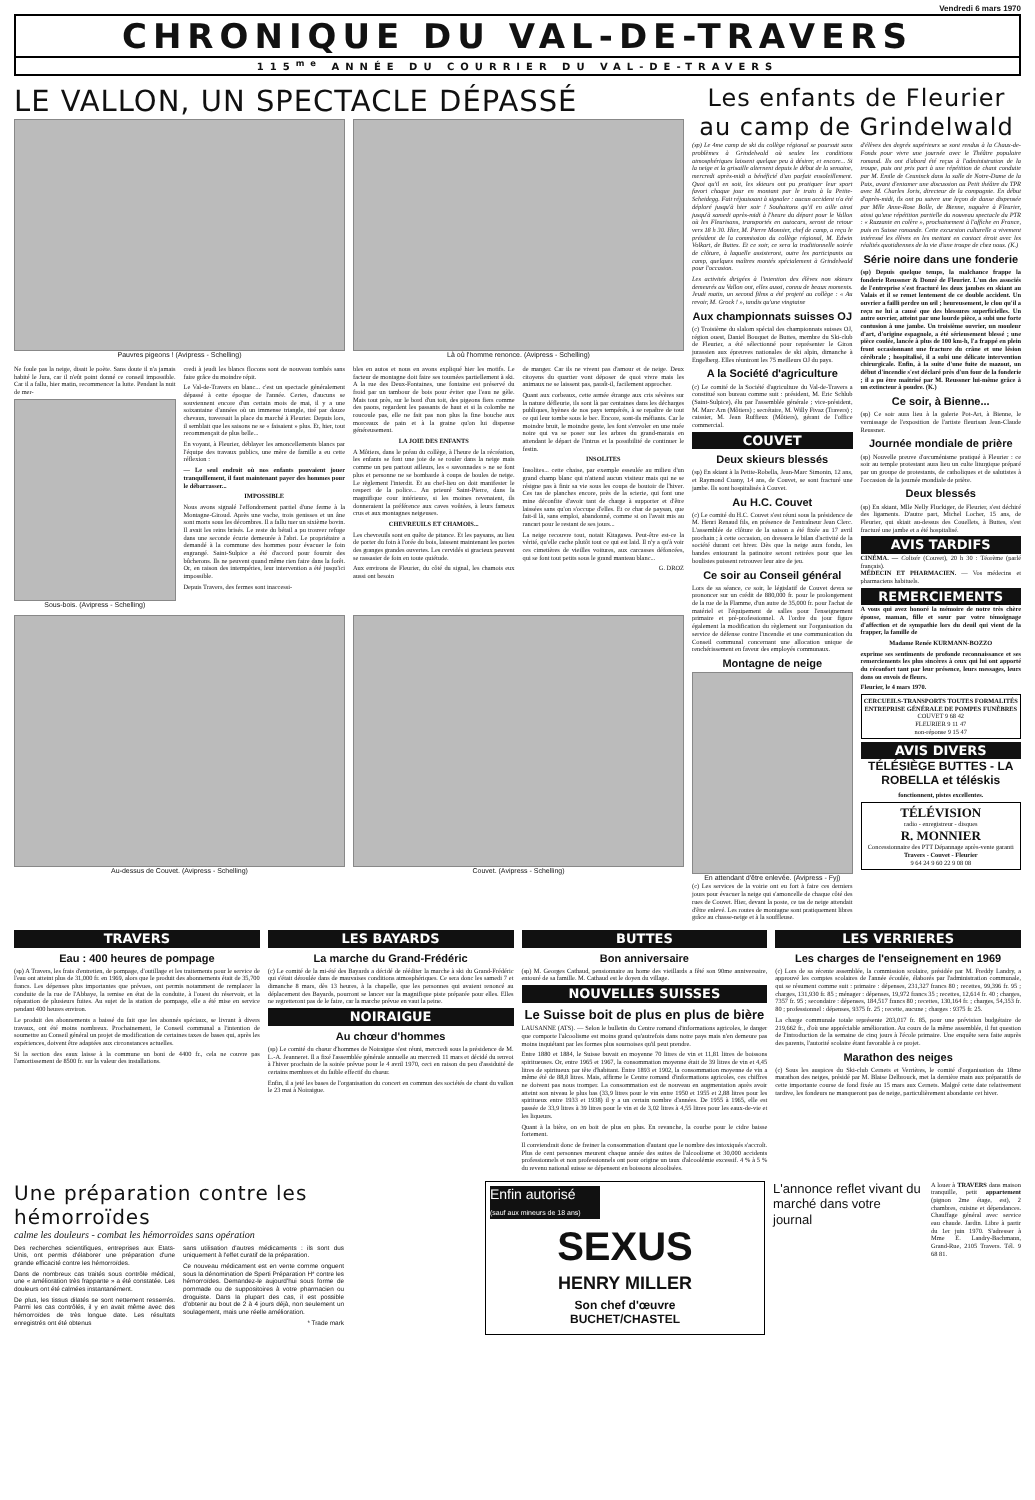Vendredi 6 mars 1970
CHRONIQUE DU VAL-DE-TRAVERS
115<sup>me</sup> ANNÉE DU COURRIER DU VAL-DE-TRAVERS
LE VALLON, UN SPECTACLE DÉPASSÉ
Pauvres pigeons ! (Avipress - Schelling)
Là où l'homme renonce. (Avipress - Schelling)
Ne foule pas la neige, disait le poète. Sans doute il n'a jamais habité le Jura, car il n'eût point donné ce conseil impossible. Car il a fallu, hier matin, recommencer la lutte. Pendant la nuit de mer-
Sous-bois. (Avipress - Schelling)
credi à jeudi les blancs flocons sont de nouveau tombés sans faire grâce du moindre répit.
Le Val-de-Travers en blanc... c'est un spectacle généralement dépassé à cette époque de l'année. Certes, d'aucuns se souviennent encore d'un certain mois de mai, il y a une soixantaine d'années où un immense triangle, tiré par douze chevaux, traversait la place du marché à Fleurier. Depuis lors, il semblait que les saisons ne se « faisaient » plus. Et, hier, tout recommençait de plus belle...
En voyant, à Fleurier, déblayer les amoncellements blancs par l'équipe des travaux publics, une mère de famille a eu cette réflexion :
— Le seul endroit où nos enfants pouvaient jouer tranquillement, il faut maintenant payer des hommes pour le débarrasser...
IMPOSSIBLE
Nous avons signalé l'effondrement partiel d'une ferme à la Montagne-Giroud. Après une vache, trois genisses et un âne sont morts sous les décombres. Il a fallu tuer un sixième bovin. Il avait les reins brisés. Le reste du bétail a pu trouver refuge dans une seconde écurie demeurée à l'abri. Le propriétaire a demandé à la commune des hommes pour évacuer le foin engrangé. Saint-Sulpice a été d'accord pour fournir des bûcherons. Ils ne peuvent quand même rien faire dans la forêt. Or, en raison des intempéries, leur intervention a été jusqu'ici impossible.
Depuis Travers, des fermes sont inaccessi-
bles en autos et nous en avons expliqué hier les motifs. Le facteur de montagne doit faire ses tournées partiellement à ski. A la rue des Deux-Fontaines, une fontaine est préservé du froid par un tambour de bois pour éviter que l'eau ne gèle. Mais tout près, sur le bord d'un toit, des pigeons fiers comme des paons, regardent les passants de haut et si la colombe ne roucoule pas, elle ne fait pas non plus la fine bouche aux morceaux de pain et à la graine qu'on lui dispense généreusement.
LA JOIE DES ENFANTS
A Môtiers, dans le préau du collège, à l'heure de la récréation, les enfants se font une joie de se rouler dans la neige mais comme un peu partout ailleurs, les « savonnades » ne se font plus et personne ne se bombarde à coups de boules de neige. Le règlement l'interdit. Et au chef-lieu on doit manifester le respect de la police... Au prieuré Saint-Pierre, dans la magnifique cour intérieure, si les moines revenaient, ils donneraient la préférence aux caves voûtées, à leurs fameux crus et aux montagnes neigeuses.
CHEVREUILS ET CHAMOIS...
Les chevreuils sont en quête de pitance. Et les paysans, au lieu de porter du foin à l'orée du bois, laissent maintenant les portes des granges grandes ouvertes. Les cervidés si gracieux peuvent se rassasier de foin en toute quiétude.
Aux environs de Fleurier, du côté du signal, les chamois eux aussi ont besoin
de manger. Car ils ne vivent pas d'amour et de neige. Deux citoyens du quartier vont déposer de quoi vivre mais les animaux ne se laissent pas, paraît-il, facilement approcher.
Quant aux corbeaux, cette armée étrange aux cris sévères sur la nature défleurie, ils sont là par centaines dans les décharges publiques, hyènes de nos pays tempérés, à se repaître de tout ce qui leur tombe sous le bec. Encore, sont-ils méfiants. Car le moindre bruit, le moindre geste, les font s'envoler en une nuée noire qui va se poser sur les arbres du grand-marais en attendant le départ de l'intrus et la possibilité de continuer le festin.
INSOLITES
Insolites... cette chaise, par exemple esseulée au milieu d'un grand champ blanc qui n'attend aucun visiteur mais qui ne se résigne pas à finir sa vie sous les coups de boutoir de l'hiver. Ces tas de planches encore, près de la scierie, qui font une mine déconfite d'avoir tant de charge à supporter et d'être laissées sans qu'on s'occupe d'elles. Et ce char de paysan, que fait-il là, sans emploi, abandonné, comme si on l'avait mis au rancart pour le restant de ses jours...
La neige recouvre tout, notait Kitagawa. Peut-être est-ce la vérité, qu'elle cache plutôt tout ce qui est laid. Il n'y a qu'à voir ces cimetières de vieilles voitures, aux carcasses défoncées, qui se font tout petits sous le grand manteau blanc...
G. DROZ
Au-dessus de Couvet. (Avipress - Schelling)
Couvet. (Avipress - Schelling)
Les enfants de Fleurier au camp de Grindelwald
(sp) Le 4me camp de ski du collège régional se poursuit sans problèmes à Grindelwald où seules les conditions atmosphériques laissent quelque peu à désirer, et encore... Si la neige et la grisaille alternent depuis le début de la semaine, mercredi après-midi a bénéficié d'un parfait ensoleillement. Quoi qu'il en soit, les skieurs ont pu pratiquer leur sport favori chaque jour en montant par le train à la Petite-Scheidegg. Fait réjouissant à signaler : aucun accident n'a été déploré jusqu'à hier soir ! Souhaitons qu'il en aille ainsi jusqu'à samedi après-midi à l'heure du départ pour le Vallon où les Fleurisans, transportés en autocars, seront de retour vers 18 h 30. Hier, M. Pierre Monnier, chef de camp, a reçu le président de la commission du collège régional, M. Edwin Volkart, de Buttes. Et ce soir, ce sera la traditionnelle soirée de clôture, à laquelle assisteront, outre les participants au camp, quelques maîtres montés spécialement à Grindelwald pour l'occasion.
Les activités dirigées à l'intention des élèves non skieurs demeurés au Vallon ont, elles aussi, connu de beaux moments. Jeudi matin, un second films a été projeté au collège : « Au revoir, M. Grock ! », tandis qu'une vingtaine
Aux championnats suisses OJ
(c) Troisième du slalom spécial des championnats suisses OJ, région ouest, Daniel Bouquet de Buttes, membre du Ski-club de Fleurier, a été sélectionné pour représenter le Giron jurassien aux épreuves nationales de ski alpin, dimanche à Engelberg. Elles réuniront les 75 meilleurs OJ du pays.
A la Société d'agriculture
(c) Le comité de la Société d'agriculture du Val-de-Travers a constitué son bureau comme suit : président, M. Eric Schlub (Saint-Sulpice), élu par l'assemblée générale ; vice-président, M. Marc Arn (Môtiers) ; secrétaire, M. Willy Fivaz (Travers) ; caissier, M. Jean Ruffieux (Môtiers), gérant de l'office commercial.
COUVET
Deux skieurs blessés
(sp) En skiant à la Petite-Robella, Jean-Marc Simonin, 12 ans, et Raymond Cuany, 14 ans, de Couvet, se sont fracturé une jambe. Ils sont hospitalisés à Couvet.
Au H.C. Couvet
(c) Le comité du H.C. Couvet s'est réuni sous la présidence de M. Henri Renaud fils, en présence de l'entraîneur Jean Clerc. L'assemblée de clôture de la saison a été fixée au 17 avril prochain ; à cette occasion, on dressera le bilan d'activité de la société durant cet hiver. Dès que la neige aura fondu, les bandes entourant la patinoire seront retirées pour que les boulistes puissent retrouver leur aire de jeu.
Ce soir au Conseil général
Lors de sa séance, ce soir, le législatif de Couvet devra se prononcer sur un crédit de 880,000 fr. pour le prolongement de la rue de la Flamme, d'un autre de 35,000 fr. pour l'achat de matériel et l'équipement de salles pour l'enseignement primaire et pré-professionnel. A l'ordre du jour figure également la modification du règlement sur l'organisation du service de défense contre l'incendie et une communication du Conseil communal concernant une allocation unique de renchérissement en faveur des employés communaux.
Montagne de neige
En attendant d'être enlevée. (Avipress - Fyj)
(c) Les services de la voirie ont eu fort à faire ces derniers jours pour évacuer la neige qui s'amoncelle de chaque côté des rues de Couvet. Hier, devant la poste, ce tas de neige attendait d'être enlevé. Les routes de montagne sont pratiquement libres grâce au chasse-neige et à la souffleuse.
d'élèves des degrés supérieurs se sont rendus à la Chaux-de-Fonds pour vivre une journée avec le Théâtre populaire romand. Ils ont d'abord été reçus à l'administration de la troupe, puis ont pris part à une répétition de chant conduite par M. Emile de Ceuninck dans la salle de Notre-Dame de la Paix, avant d'entamer une discussion au Petit théâtre du TPR avec M. Charles Joris, directeur de la compagnie. En début d'après-midi, ils ont pu suivre une leçon de danse dispensée par Mlle Anne-Rose Bolle, de Bienne, naguère à Fleurier, ainsi qu'une répétition partielle du nouveau spectacle du PTR : « Ruzzante en colère », prochainement à l'affiche en France, puis en Suisse romande. Cette excursion culturelle a vivement intéressé les élèves en les mettant en contact étroit avec les réalités quotidiennes de la vie d'une troupe de chez nous. (K.)
Série noire dans une fonderie
(sp) Depuis quelque temps, la malchance frappe la fonderie Reussner & Donzé de Fleurier. L'un des associés de l'entreprise s'est fracturé les deux jambes en skiant au Valais et il se remet lentement de ce double accident. Un ouvrier a failli perdre un œil ; heureusement, le clou qu'il a reçu ne lui a causé que des blessures superficielles. Un autre ouvrier, atteint par une lourde pièce, a subi une forte contusion à une jambe. Un troisième ouvrier, un mouleur d'art, d'origine espagnole, a été sérieusement blessé ; une pièce coulée, lancée à plus de 100 km-h, l'a frappé en plein front occasionnant une fracture du crâne et une lésion cérébrale ; hospitalisé, il a subi une délicate intervention chirurgicale. Enfin, à la suite d'une fuite de mazout, un début d'incendie s'est déclaré près d'un four de la fonderie ; il a pu être maîtrisé par M. Reussner lui-même grâce à un extincteur à poudre. (K.)
Ce soir, à Bienne...
(sp) Ce soir aura lieu à la galerie Pot-Art, à Bienne, le vernissage de l'exposition de l'artiste fleurisan Jean-Claude Reussner.
Journée mondiale de prière
(sp) Nouvelle preuve d'œcuménisme pratiqué à Fleurier : ce soir au temple protestant aura lieu un culte liturgique préparé par un groupe de protestants, de catholiques et de salutistes à l'occasion de la journée mondiale de prière.
Deux blessés
(sp) En skiant, Mlle Nelly Fluckiger, de Fleurier, s'est déchiré des ligaments. D'autre part, Michel Locher, 15 ans, de Fleurier, qui skiait au-dessus des Couellets, à Buttes, s'est fracturé une jambe et a été hospitalisé.
AVIS TARDIFS
CINÉMA. — Colisée (Couvet), 20 h 30 : Téorème (parlé français).
MÉDECIN ET PHARMACIEN. — Vos médecins et pharmaciens habituels.
REMERCIEMENTS
A vous qui avez honoré la mémoire de notre très chère épouse, maman, fille et sœur par votre témoignage d'affection et de sympathie lors du deuil qui vient de la frapper, la famille de
Madame Renée KURMANN-BOZZO
exprime ses sentiments de profonde reconnaissance et ses remerciements les plus sincères à ceux qui lui ont apporté du réconfort tant par leur présence, leurs messages, leurs dons ou envois de fleurs.
Fleurier, le 4 mars 1970.
CERCUEILS-TRANSPORTS TOUTES FORMALITÉS ENTREPRISE GÉNÉRALE DE POMPES FUNÈBRES
COUVET 9 68 42
FLEURIER 9 11 47
non-réponse 9 15 47
AVIS DIVERS
TÉLÉSIÈGE BUTTES - LA ROBELLA et téléskis
fonctionnent, pistes excellentes.
TÉLÉVISION
radio - enregistreur - disques
R. MONNIER
Concessionnaire des PTT Dépannage après-vente garanti
Travers - Couvet - Fleurier
9 64 24 9 60 22 9 08 08
TRAVERS
Eau : 400 heures de pompage
(sp) A Travers, les frais d'entretien, de pompage, d'outillage et les traitements pour le service de l'eau ont atteint plus de 31,000 fr. en 1969, alors que le produit des abonnements était de 35,700 francs. Les dépenses plus importantes que prévues, ont permis notamment de remplacer la conduite de la rue de l'Abbaye, la remise en état de la conduite, à l'ouest du réservoir, et la réparation de plusieurs fuites. Au sujet de la station de pompage, elle a été mise en service pendant 400 heures environ.
Le produit des abonnements a baissé du fait que les abonnés spéciaux, se livrant à divers travaux, ont été moins nombreux. Prochainement, le Conseil communal a l'intention de soumettre au Conseil général un projet de modification de certaines taxes de bases qui, après les expériences, doivent être adaptées aux circonstances actuelles.
Si la section des eaux laisse à la commune un boni de 4400 fr., cela ne couvre pas l'amortissement de 8500 fr. sur la valeur des installations.
LES BAYARDS
La marche du Grand-Frédéric
(c) Le comité de la mi-été des Bayards a décidé de rééditer la marche à ski du Grand-Frédéric qui s'était déroulée dans de mauvaises conditions atmosphériques. Ce sera donc les samedi 7 et dimanche 8 mars, dès 13 heures, à la chapelle, que les personnes qui avaient renoncé au déplacement des Bayards, pourront se lancer sur la magnifique piste préparée pour elles. Elles ne regretteront pas de le faire, car la marche prévue en vaut la peine.
NOIRAIGUE
Au chœur d'hommes
(sp) Le comité du chœur d'hommes de Noiraigue s'est réuni, mercredi sous la présidence de M. L.-A. Jeanneret. Il a fixé l'assemblée générale annuelle au mercredi 11 mars et décidé du renvoi à l'hiver prochain de la soirée prévue pour le 4 avril 1970, ceci en raison du peu d'assiduité de certains membres et du faible effectif du chœur.
Enfin, il a jeté les bases de l'organisation du concert en commun des sociétés de chant du vallon le 23 mai à Noiraigue.
BUTTES
Bon anniversaire
(sp) M. Georges Cathaud, pensionnaire au home des vieillards a fêté son 90me anniversaire, entouré de sa famille. M. Cathaud est le doyen du village.
NOUVELLES SUISSES
Le Suisse boit de plus en plus de bière
LAUSANNE (ATS). — Selon le bulletin du Centre romand d'informations agricoles, le danger que comporte l'alcoolisme est moins grand qu'autrefois dans notre pays mais n'en demeure pas moins inquiétant par les formes plus sournoises qu'il peut prendre.
Entre 1880 et 1884, le Suisse buvait en moyenne 70 litres de vin et 11,81 litres de boissons spiritueuses. Or, entre 1965 et 1967, la consommation moyenne était de 39 litres de vin et 4,45 litres de spiritueux par tête d'habitant. Entre 1893 et 1902, la consommation moyenne de vin a même été de 88,8 litres. Mais, affirme le Centre romand d'informations agricoles, ces chiffres ne doivent pas nous tromper. La consommation est de nouveau en augmentation après avoir atteint son niveau le plus bas (33,9 litres pour le vin entre 1950 et 1955 et 2,88 litres pour les spiritueux entre 1933 et 1938) il y a un certain nombre d'années. De 1955 à 1965, elle est passée de 33,9 litres à 39 litres pour le vin et de 3,02 litres à 4,55 litres pour les eaux-de-vie et les liqueurs.
Quant à la bière, on en boit de plus en plus. En revanche, la courbe pour le cidre baisse fortement.
Il conviendrait donc de freiner la consommation d'autant que le nombre des intoxiqués s'accroît. Plus de cent personnes meurent chaque année des suites de l'alcoolisme et 30,000 accidents professionnels et non professionnels ont pour origine un taux d'alcoolémie excessif. 4 % à 5 % du revenu national suisse se dépensent en boissons alcoolisées.
LES VERRIERES
Les charges de l'enseignement en 1969
(c) Lors de sa récente assemblée, la commission scolaire, présidée par M. Freddy Landry, a approuvé les comptes scolaires de l'année écoulée, élaborés par l'administration communale, qui se résument comme suit : primaire : dépenses, 231,327 francs 80 ; recettes, 99,396 fr. 95 ; charges, 131,930 fr. 85 ; ménager : dépenses, 19,972 francs 35 ; recettes, 12,614 fr. 40 ; charges, 7357 fr. 95 ; secondaire : dépenses, 184,517 francs 80 ; recettes, 130,164 fr. ; charges, 54,353 fr. 80 ; professionnel : dépenses, 9375 fr. 25 ; recette, aucune ; charges : 9375 fr. 25.
La charge communale totale représente 203,017 fr. 85, pour une prévision budgétaire de 219,662 fr., d'où une appréciable amélioration. Au cours de la même assemblée, il fut question de l'introduction de la semaine de cinq jours à l'école primaire. Une enquête sera faite auprès des parents, l'autorité scolaire étant favorable à ce projet.
Marathon des neiges
(c) Sous les auspices du Ski-club Cernets et Verrières, le comité d'organisation du 18me marathon des neiges, présidé par M. Blaise Delbrouck, met la dernière main aux préparatifs de cette importante course de fond fixée au 15 mars aux Cernets. Malgré cette date relativement tardive, les fondeurs ne manqueront pas de neige, particulièrement abondante cet hiver.
Une préparation contre les hémorroïdes
calme les douleurs - combat les hémorroïdes sans opération
Des recherches scientifiques, entreprises aux Etats-Unis, ont permis d'élaborer une préparation d'une grande efficacité contre les hémorroïdes.
Dans de nombreux cas traités sous contrôle médical, une « amélioration très frappante » a été constatée. Les douleurs ont été calmées instantanément.
De plus, les tissus dilatés se sont nettement resserrés. Parmi les cas contrôlés, il y en avait même avec des hémorroïdes de très longue date. Les résultats enregistrés ont été obtenus
sans utilisation d'autres médicaments : ils sont dus uniquement à l'effet curatif de la préparation.
Ce nouveau médicament est en vente comme onguent sous la dénomination de Sperti Préparation H* contre les hémorroïdes. Demandez-le aujourd'hui sous forme de pommade ou de suppositoires à votre pharmacien ou droguiste. Dans la plupart des cas, il est possible d'obtenir au bout de 2 à 4 jours déjà, non seulement un soulagement, mais une réelle amélioration.
* Trade mark
Enfin autorisé
(sauf aux mineurs de 18 ans)
SEXUS
HENRY MILLER
Son chef d'œuvre
BUCHET/CHASTEL
L'annonce reflet vivant du marché dans votre journal
A louer à TRAVERS dans maison tranquille, petit appartement (pignon 2me étage, est), 2 chambres, cuisine et dépendances. Chauffage général avec service eau chaude. Jardin. Libre à partir du 1er juin 1970. S'adresser à Mme E. Landry-Bachmann, Grand-Rue, 2105 Travers. Tél. 9 68 81.